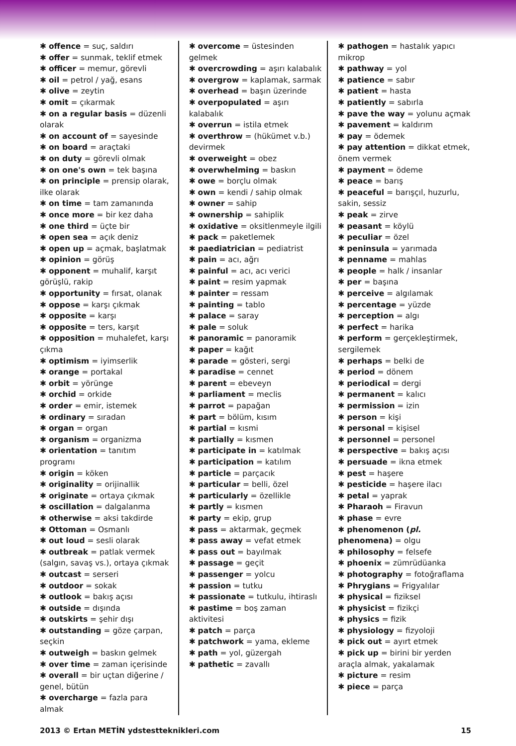✱ offence = suç, saldırı
✱ offer = sunmak, teklif etmek
✱ officer = memur, görevli
✱ oil = petrol / yağ, esans
✱ olive = zeytin
✱ omit = çıkarmak
✱ on a regular basis = düzenli olarak
✱ on account of = sayesinde
✱ on board = araçtaki
✱ on duty = görevli olmak
✱ on one's own = tek başına
✱ on principle = prensip olarak, ilke olarak
✱ on time = tam zamanında
✱ once more = bir kez daha
✱ one third = üçte bir
✱ open sea = açık deniz
✱ open up = açmak, başlatmak
✱ opinion = görüş
✱ opponent = muhalif, karşıt görüşlü, rakip
✱ opportunity = fırsat, olanak
✱ oppose = karşı çıkmak
✱ opposite = karşı
✱ opposite = ters, karşıt
✱ opposition = muhalefet, karşı çıkma
✱ optimism = iyimserlik
✱ orange = portakal
✱ orbit = yörünge
✱ orchid = orkide
✱ order = emir, istemek
✱ ordinary = sıradan
✱ organ = organ
✱ organism = organizma
✱ orientation = tanıtım programı
✱ origin = köken
✱ originality = orijinallik
✱ originate = ortaya çıkmak
✱ oscillation = dalgalanma
✱ otherwise = aksi takdirde
✱ Ottoman = Osmanlı
✱ out loud = sesli olarak
✱ outbreak = patlak vermek (salgın, savaş vs.), ortaya çıkmak
✱ outcast = serseri
✱ outdoor = sokak
✱ outlook = bakış açısı
✱ outside = dışında
✱ outskirts = şehir dışı
✱ outstanding = göze çarpan, seçkin
✱ outweigh = baskın gelmek
✱ over time = zaman içerisinde
✱ overall = bir uçtan diğerine / genel, bütün
✱ overcharge = fazla para almak
✱ overcome = üstesinden gelmek
✱ overcrowding = aşırı kalabalık
✱ overgrow = kaplamak, sarmak
✱ overhead = başın üzerinde
✱ overpopulated = aşırı kalabalık
✱ overrun = istila etmek
✱ overthrow = (hükümet v.b.) devirmek
✱ overweight = obez
✱ overwhelming = baskın
✱ owe = borçlu olmak
✱ own = kendi / sahip olmak
✱ owner = sahip
✱ ownership = sahiplik
✱ oxidative = oksitlenmeyle ilgili
✱ pack = paketlemek
✱ paediatrician = pediatrist
✱ pain = acı, ağrı
✱ painful = acı, acı verici
✱ paint = resim yapmak
✱ painter = ressam
✱ painting = tablo
✱ palace = saray
✱ pale = soluk
✱ panoramic = panoramik
✱ paper = kağıt
✱ parade = gösteri, sergi
✱ paradise = cennet
✱ parent = ebeveyn
✱ parliament = meclis
✱ parrot = papağan
✱ part = bölüm, kısım
✱ partial = kısmi
✱ partially = kısmen
✱ participate in = katılmak
✱ participation = katılım
✱ particle = parçacık
✱ particular = belli, özel
✱ particularly = özellikle
✱ partly = kısmen
✱ party = ekip, grup
✱ pass = aktarmak, geçmek
✱ pass away = vefat etmek
✱ pass out = bayılmak
✱ passage = geçit
✱ passenger = yolcu
✱ passion = tutku
✱ passionate = tutkulu, ihtiraslı
✱ pastime = boş zaman aktivitesi
✱ patch = parça
✱ patchwork = yama, ekleme
✱ path = yol, güzergah
✱ pathetic = zavallı
✱ pathogen = hastalık yapıcı mikrop
✱ pathway = yol
✱ patience = sabır
✱ patient = hasta
✱ patiently = sabırla
✱ pave the way = yolunu açmak
✱ pavement = kaldırım
✱ pay = ödemek
✱ pay attention = dikkat etmek, önem vermek
✱ payment = ödeme
✱ peace = barış
✱ peaceful = barışçıl, huzurlu, sakin, sessiz
✱ peak = zirve
✱ peasant = köylü
✱ peculiar = özel
✱ peninsula = yarımada
✱ penname = mahlas
✱ people = halk / insanlar
✱ per = başına
✱ perceive = algılamak
✱ percentage = yüzde
✱ perception = algı
✱ perfect = harika
✱ perform = gerçekleştirmek, sergilemek
✱ perhaps = belki de
✱ period = dönem
✱ periodical = dergi
✱ permanent = kalıcı
✱ permission = izin
✱ person = kişi
✱ personal = kişisel
✱ personnel = personel
✱ perspective = bakış açısı
✱ persuade = ikna etmek
✱ pest = haşere
✱ pesticide = haşere ilacı
✱ petal = yaprak
✱ Pharaoh = Firavun
✱ phase = evre
✱ phenomenon (pl. phenomena) = olgu
✱ philosophy = felsefe
✱ phoenix = zümrüdüanka
✱ photography = fotoğraflama
✱ Phrygians = Frigyalılar
✱ physical = fiziksel
✱ physicist = fizikçi
✱ physics = fizik
✱ physiology = fizyoloji
✱ pick out = ayırt etmek
✱ pick up = birini bir yerden araçla almak, yakalamak
✱ picture = resim
✱ piece = parça
2013 © Ertan METİN ydstestteknikleri.com 15